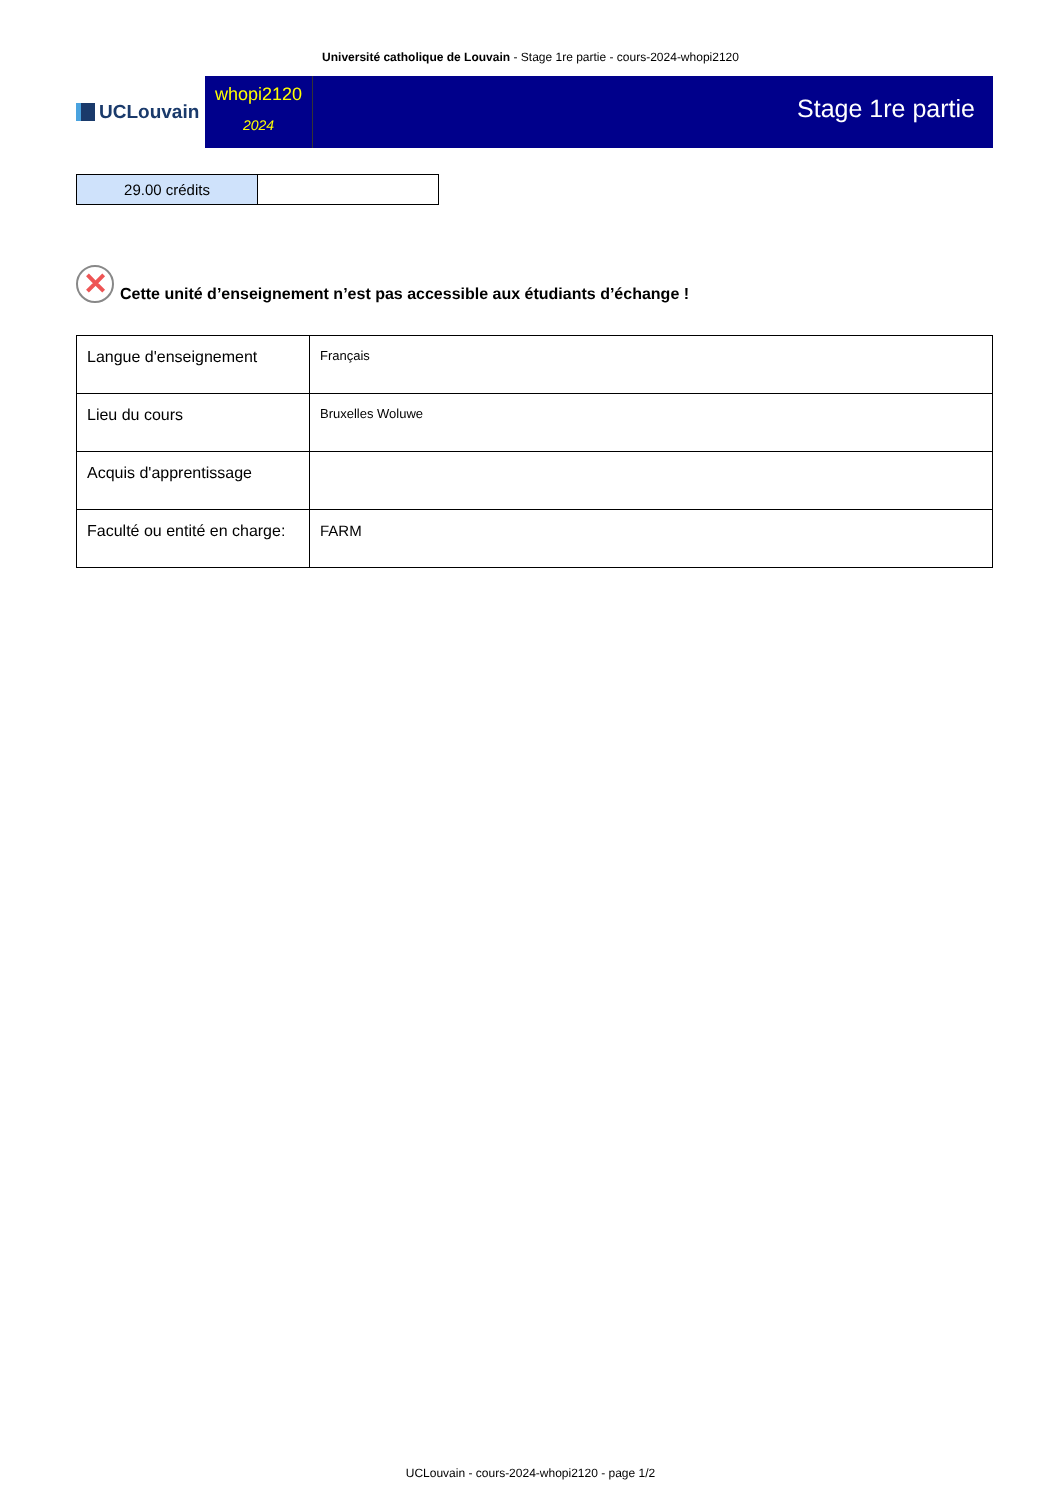Université catholique de Louvain - Stage 1re partie - cours-2024-whopi2120
UCLouvain
whopi2120
2024
Stage 1re partie
| 29.00 crédits | |
✕
Cette unité d’enseignement n’est pas accessible aux étudiants d’échange !
| Langue d'enseignement | Français |
| Lieu du cours | Bruxelles Woluwe |
| Acquis d'apprentissage | |
| Faculté ou entité en charge: | FARM |
UCLouvain - cours-2024-whopi2120 - page 1/2